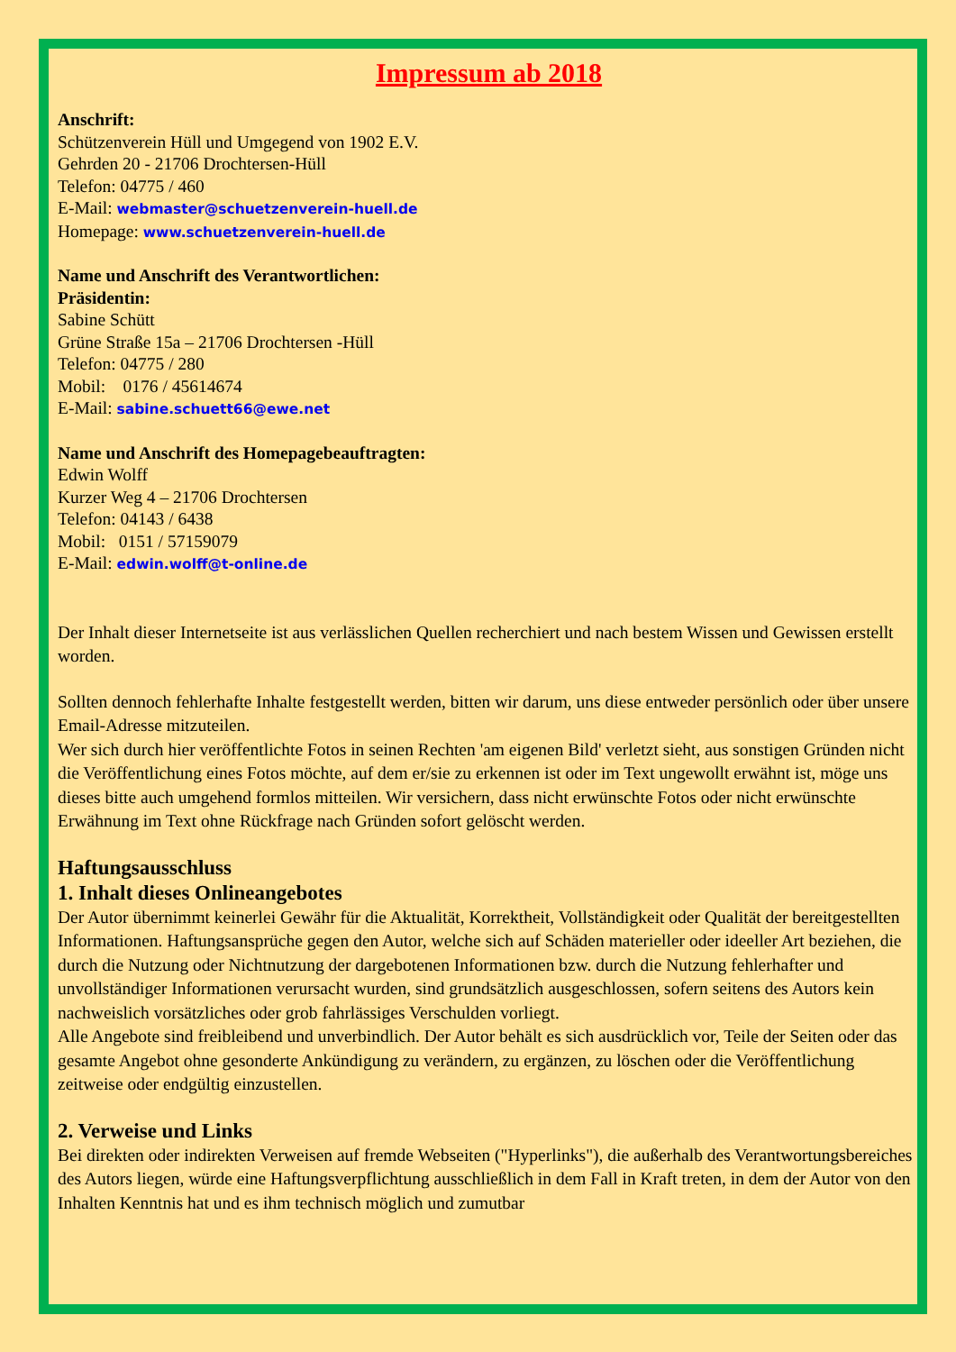Impressum ab 2018
Anschrift:
Schützenverein Hüll und Umgegend von 1902 E.V.
Gehrden 20 - 21706 Drochtersen-Hüll
Telefon: 04775 / 460
E-Mail: webmaster@schuetzenverein-huell.de
Homepage: www.schuetzenverein-huell.de
Name und Anschrift des Verantwortlichen:
Präsidentin:
Sabine Schütt
Grüne Straße 15a – 21706 Drochtersen -Hüll
Telefon: 04775 / 280
Mobil: 0176 / 45614674
E-Mail: sabine.schuett66@ewe.net
Name und Anschrift des Homepagebeauftragten:
Edwin Wolff
Kurzer Weg 4 – 21706 Drochtersen
Telefon: 04143 / 6438
Mobil: 0151 / 57159079
E-Mail: edwin.wolff@t-online.de
Der Inhalt dieser Internetseite ist aus verlässlichen Quellen recherchiert und nach bestem Wissen und Gewissen erstellt worden.
Sollten dennoch fehlerhafte Inhalte festgestellt werden, bitten wir darum, uns diese entweder persönlich oder über unsere Email-Adresse mitzuteilen.
Wer sich durch hier veröffentlichte Fotos in seinen Rechten 'am eigenen Bild' verletzt sieht, aus sonstigen Gründen nicht die Veröffentlichung eines Fotos möchte, auf dem er/sie zu erkennen ist oder im Text ungewollt erwähnt ist, möge uns dieses bitte auch umgehend formlos mitteilen. Wir versichern, dass nicht erwünschte Fotos oder nicht erwünschte Erwähnung im Text ohne Rückfrage nach Gründen sofort gelöscht werden.
Haftungsausschluss
1. Inhalt dieses Onlineangebotes
Der Autor übernimmt keinerlei Gewähr für die Aktualität, Korrektheit, Vollständigkeit oder Qualität der bereitgestellten Informationen. Haftungsansprüche gegen den Autor, welche sich auf Schäden materieller oder ideeller Art beziehen, die durch die Nutzung oder Nichtnutzung der dargebotenen Informationen bzw. durch die Nutzung fehlerhafter und unvollständiger Informationen verursacht wurden, sind grundsätzlich ausgeschlossen, sofern seitens des Autors kein nachweislich vorsätzliches oder grob fahrlässiges Verschulden vorliegt.
Alle Angebote sind freibleibend und unverbindlich. Der Autor behält es sich ausdrücklich vor, Teile der Seiten oder das gesamte Angebot ohne gesonderte Ankündigung zu verändern, zu ergänzen, zu löschen oder die Veröffentlichung zeitweise oder endgültig einzustellen.
2. Verweise und Links
Bei direkten oder indirekten Verweisen auf fremde Webseiten ("Hyperlinks"), die außerhalb des Verantwortungsbereiches des Autors liegen, würde eine Haftungsverpflichtung ausschließlich in dem Fall in Kraft treten, in dem der Autor von den Inhalten Kenntnis hat und es ihm technisch möglich und zumutbar